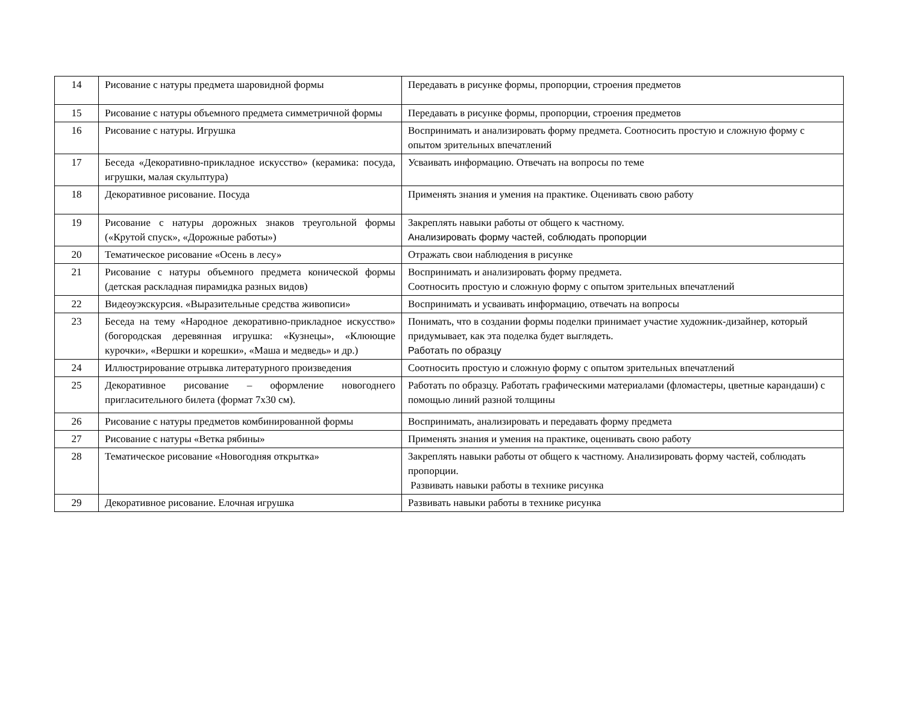| 14 | Рисование с натуры предмета шаровидной формы | Передавать в рисунке формы, пропорции, строения предметов |
| 15 | Рисование с натуры объемного предмета симметричной формы | Передавать в рисунке формы, пропорции, строения предметов |
| 16 | Рисование с натуры. Игрушка | Воспринимать и анализировать форму предмета. Соотносить простую и сложную форму с опытом зрительных впечатлений |
| 17 | Беседа «Декоративно-прикладное искусство» (керамика: посуда, игрушки, малая скульптура) | Усваивать информацию. Отвечать на вопросы по теме |
| 18 | Декоративное рисование. Посуда | Применять знания и умения на практике. Оценивать свою работу |
| 19 | Рисование с натуры дорожных знаков треугольной формы («Крутой спуск», «Дорожные работы») | Закреплять навыки работы от общего к частному. Анализировать форму частей, соблюдать пропорции |
| 20 | Тематическое рисование «Осень в лесу» | Отражать свои наблюдения в рисунке |
| 21 | Рисование с натуры объемного предмета конической формы (детская раскладная пирамидка разных видов) | Воспринимать и анализировать форму предмета. Соотносить простую и сложную форму с опытом зрительных впечатлений |
| 22 | Видеоуэкскурсия. «Выразительные средства живописи» | Воспринимать и усваивать информацию, отвечать на вопросы |
| 23 | Беседа на тему «Народное декоративно-прикладное искусство» (богородская деревянная игрушка: «Кузнецы», «Клюющие курочки», «Вершки и корешки», «Маша и медведь» и др.) | Понимать, что в создании формы поделки принимает участие художник-дизайнер, который придумывает, как эта поделка будет выглядеть. Работать по образцу |
| 24 | Иллюстрирование отрывка литературного произведения | Соотносить простую и сложную форму с опытом зрительных впечатлений |
| 25 | Декоративное рисование – оформление новогоднего пригласительного билета (формат 7х30 см). | Работать по образцу. Работать графическими материалами (фломастеры, цветные карандаши) с помощью линий разной толщины |
| 26 | Рисование с натуры предметов комбинированной формы | Воспринимать, анализировать и передавать форму предмета |
| 27 | Рисование с натуры «Ветка рябины» | Применять знания и умения на практике, оценивать свою работу |
| 28 | Тематическое рисование «Новогодняя открытка» | Закреплять навыки работы от общего к частному. Анализировать форму частей, соблюдать пропорции. Развивать навыки работы в технике рисунка |
| 29 | Декоративное рисование. Елочная игрушка | Развивать навыки работы в технике рисунка |